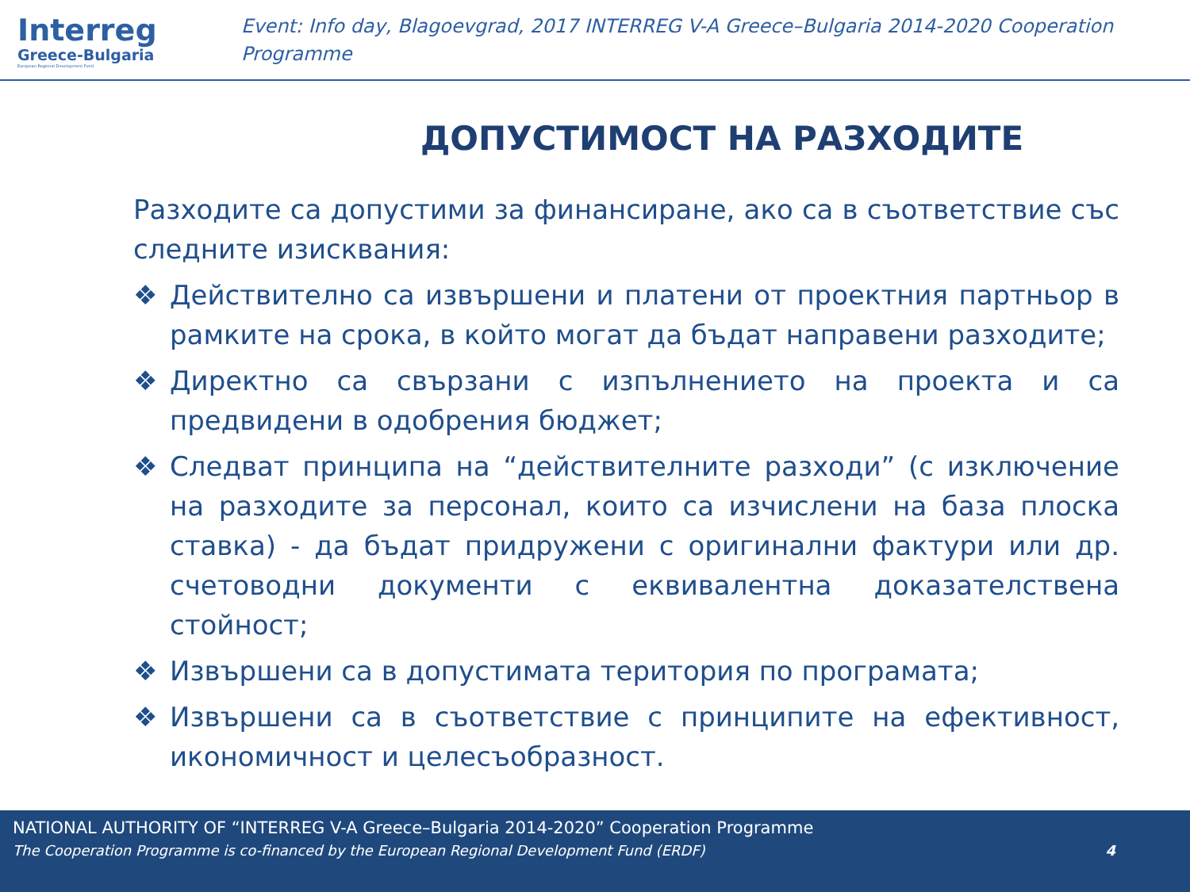Interreg
Greece-Bulgaria
European Regional Development Fund
Event: Info day, Blagoevgrad, 2017 INTERREG V-A Greece–Bulgaria 2014-2020 Cooperation Programme
ДОПУСТИМОСТ НА РАЗХОДИТЕ
Разходите са допустими за финансиране, ако са в съответствие със следните изисквания:
❖ Действително са извършени и платени от проектния партньор в рамките на срока, в който могат да бъдат направени разходите;
❖ Директно са свързани с изпълнението на проекта и са предвидени в одобрения бюджет;
❖ Следват принципа на “действителните разходи” (с изключение на разходите за персонал, които са изчислени на база плоска ставка) - да бъдат придружени с оригинални фактури или др. счетоводни документи с еквивалентна доказателствена стойност;
❖ Извършени са в допустимата територия по програмата;
❖ Извършени са в съответствие с принципите на ефективност, икономичност и целесъобразност.
NATIONAL AUTHORITY OF “INTERREG V-A Greece–Bulgaria 2014-2020” Cooperation Programme
The Cooperation Programme is co-financed by the European Regional Development Fund (ERDF) 4